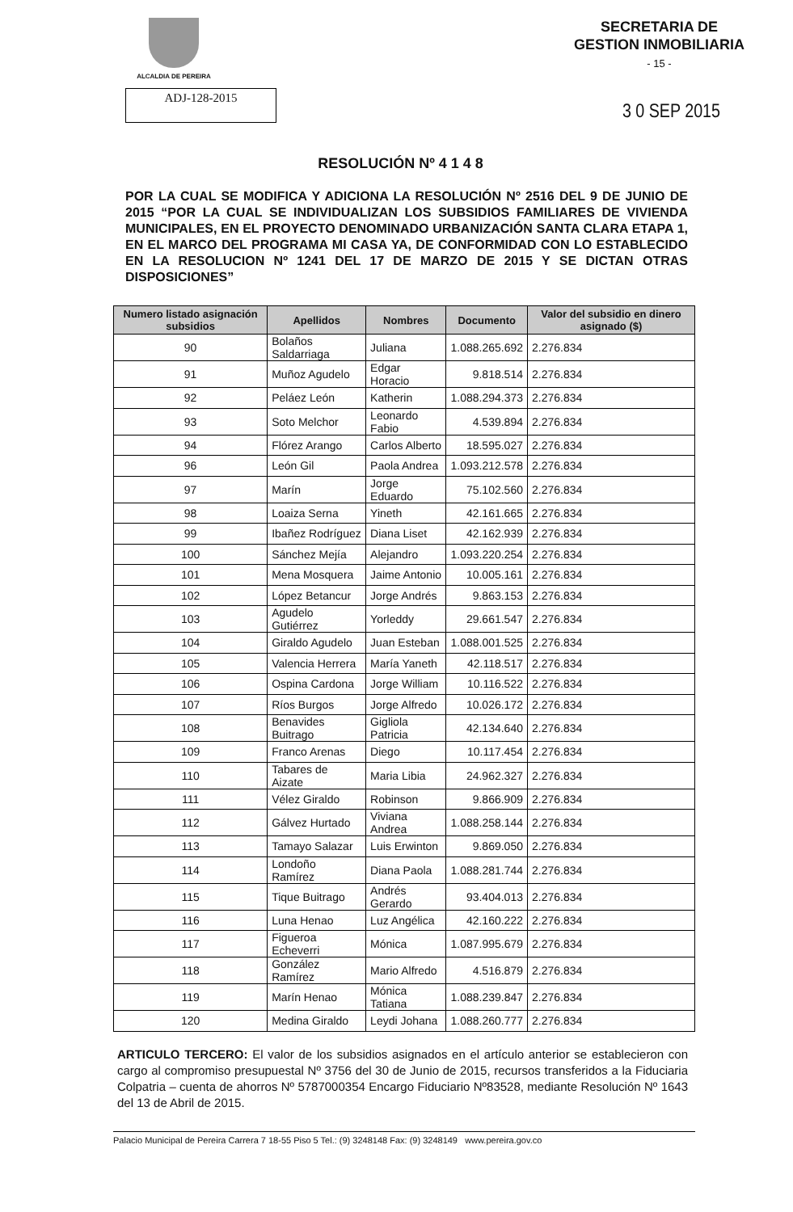ALCALDIA DE PEREIRA
SECRETARIA DE
GESTION INMOBILIARIA
- 15 -
ADJ-128-2015
3 0 SEP 2015
RESOLUCIÓN Nº 4 1 4 8
POR LA CUAL SE MODIFICA Y ADICIONA LA RESOLUCIÓN Nº 2516 DEL 9 DE JUNIO DE 2015 “POR LA CUAL SE INDIVIDUALIZAN LOS SUBSIDIOS FAMILIARES DE VIVIENDA MUNICIPALES, EN EL PROYECTO DENOMINADO URBANIZACIÓN SANTA CLARA ETAPA 1, EN EL MARCO DEL PROGRAMA MI CASA YA, DE CONFORMIDAD CON LO ESTABLECIDO EN LA RESOLUCION Nº 1241 DEL 17 DE MARZO DE 2015 Y SE DICTAN OTRAS DISPOSICIONES”
| Numero listado asignación subsidios | Apellidos | Nombres | Documento | Valor del subsidio en dinero asignado ($) |
| --- | --- | --- | --- | --- |
| 90 | Bolaños Saldarriaga | Juliana | 1.088.265.692 | 2.276.834 |
| 91 | Muñoz Agudelo | Edgar Horacio | 9.818.514 | 2.276.834 |
| 92 | Peláez León | Katherin | 1.088.294.373 | 2.276.834 |
| 93 | Soto Melchor | Leonardo Fabio | 4.539.894 | 2.276.834 |
| 94 | Flórez Arango | Carlos Alberto | 18.595.027 | 2.276.834 |
| 96 | León Gil | Paola Andrea | 1.093.212.578 | 2.276.834 |
| 97 | Marín | Jorge Eduardo | 75.102.560 | 2.276.834 |
| 98 | Loaiza Serna | Yineth | 42.161.665 | 2.276.834 |
| 99 | Ibañez Rodríguez | Diana Liset | 42.162.939 | 2.276.834 |
| 100 | Sánchez Mejía | Alejandro | 1.093.220.254 | 2.276.834 |
| 101 | Mena Mosquera | Jaime Antonio | 10.005.161 | 2.276.834 |
| 102 | López Betancur | Jorge Andrés | 9.863.153 | 2.276.834 |
| 103 | Agudelo Gutiérrez | Yorleddy | 29.661.547 | 2.276.834 |
| 104 | Giraldo Agudelo | Juan Esteban | 1.088.001.525 | 2.276.834 |
| 105 | Valencia Herrera | María Yaneth | 42.118.517 | 2.276.834 |
| 106 | Ospina Cardona | Jorge William | 10.116.522 | 2.276.834 |
| 107 | Ríos Burgos | Jorge Alfredo | 10.026.172 | 2.276.834 |
| 108 | Benavides Buitrago | Gigliola Patricia | 42.134.640 | 2.276.834 |
| 109 | Franco Arenas | Diego | 10.117.454 | 2.276.834 |
| 110 | Tabares de Aizate | Maria Libia | 24.962.327 | 2.276.834 |
| 111 | Vélez Giraldo | Robinson | 9.866.909 | 2.276.834 |
| 112 | Gálvez Hurtado | Viviana Andrea | 1.088.258.144 | 2.276.834 |
| 113 | Tamayo Salazar | Luis Erwinton | 9.869.050 | 2.276.834 |
| 114 | Londoño Ramírez | Diana Paola | 1.088.281.744 | 2.276.834 |
| 115 | Tique Buitrago | Andrés Gerardo | 93.404.013 | 2.276.834 |
| 116 | Luna Henao | Luz Angélica | 42.160.222 | 2.276.834 |
| 117 | Figueroa Echeverri | Mónica | 1.087.995.679 | 2.276.834 |
| 118 | González Ramírez | Mario Alfredo | 4.516.879 | 2.276.834 |
| 119 | Marín Henao | Mónica Tatiana | 1.088.239.847 | 2.276.834 |
| 120 | Medina Giraldo | Leydi Johana | 1.088.260.777 | 2.276.834 |
ARTICULO TERCERO: El valor de los subsidios asignados en el artículo anterior se establecieron con cargo al compromiso presupuestal Nº 3756 del 30 de Junio de 2015, recursos transferidos a la Fiduciaria Colpatria – cuenta de ahorros Nº 5787000354 Encargo Fiduciario Nº83528, mediante Resolución Nº 1643 del 13 de Abril de 2015.
Palacio Municipal de Pereira Carrera 7 18-55 Piso 5 Tel.: (9) 3248148 Fax: (9) 3248149 www.pereira.gov.co